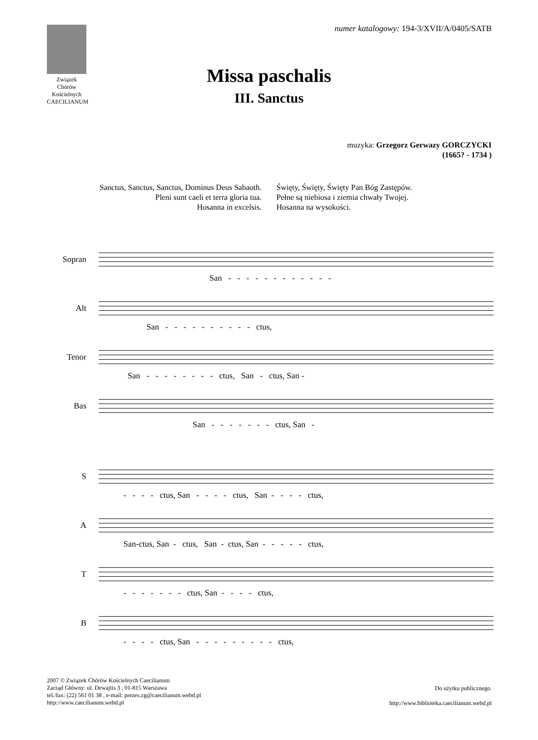Związek Chórów Kościelnych
CAECILIANUM
numer katalogowy: 194-3/XVII/A/0405/SATB
Missa paschalis
III. Sanctus
muzyka: Grzegorz Gerwazy GORCZYCKI
(1665? - 1734 )
Sanctus, Sanctus, Sanctus, Dominus Deus Sabaoth.
Pleni sunt caeli et terra gloria tua.
Hosanna in excelsis.
Święty, Święty, Święty Pan Bóg Zastępów.
Pełne są niebiosa i ziemia chwały Twojej.
Hosanna na wysokości.
Sopran
San - - - - - - - - - - - -
Alt
San - - - - - - - - - - ctus,
Tenor
San - - - - - - - - ctus, San - ctus, San -
Bas
San - - - - - - - ctus, San -
S
- - - - ctus, San - - - - ctus, San - - - - ctus,
A
San-ctus, San - ctus, San - ctus, San - - - - - ctus,
T
- - - - - - - ctus, San - - - - ctus,
B
- - - - ctus, San - - - - - - - - - ctus,
2007 © Związek Chórów Kościelnych Caecilianum
Zarząd Główny: ul. Dewajtis 3 , 01-815 Warszawa
tel./fax: (22) 561 01 38 , e-mail: prezes.zg@caecilianum.webd.pl
http://www.caecilianum.webd.pl
Do użytku publicznego.
http://www.biblioteka.caecilianum.webd.pl